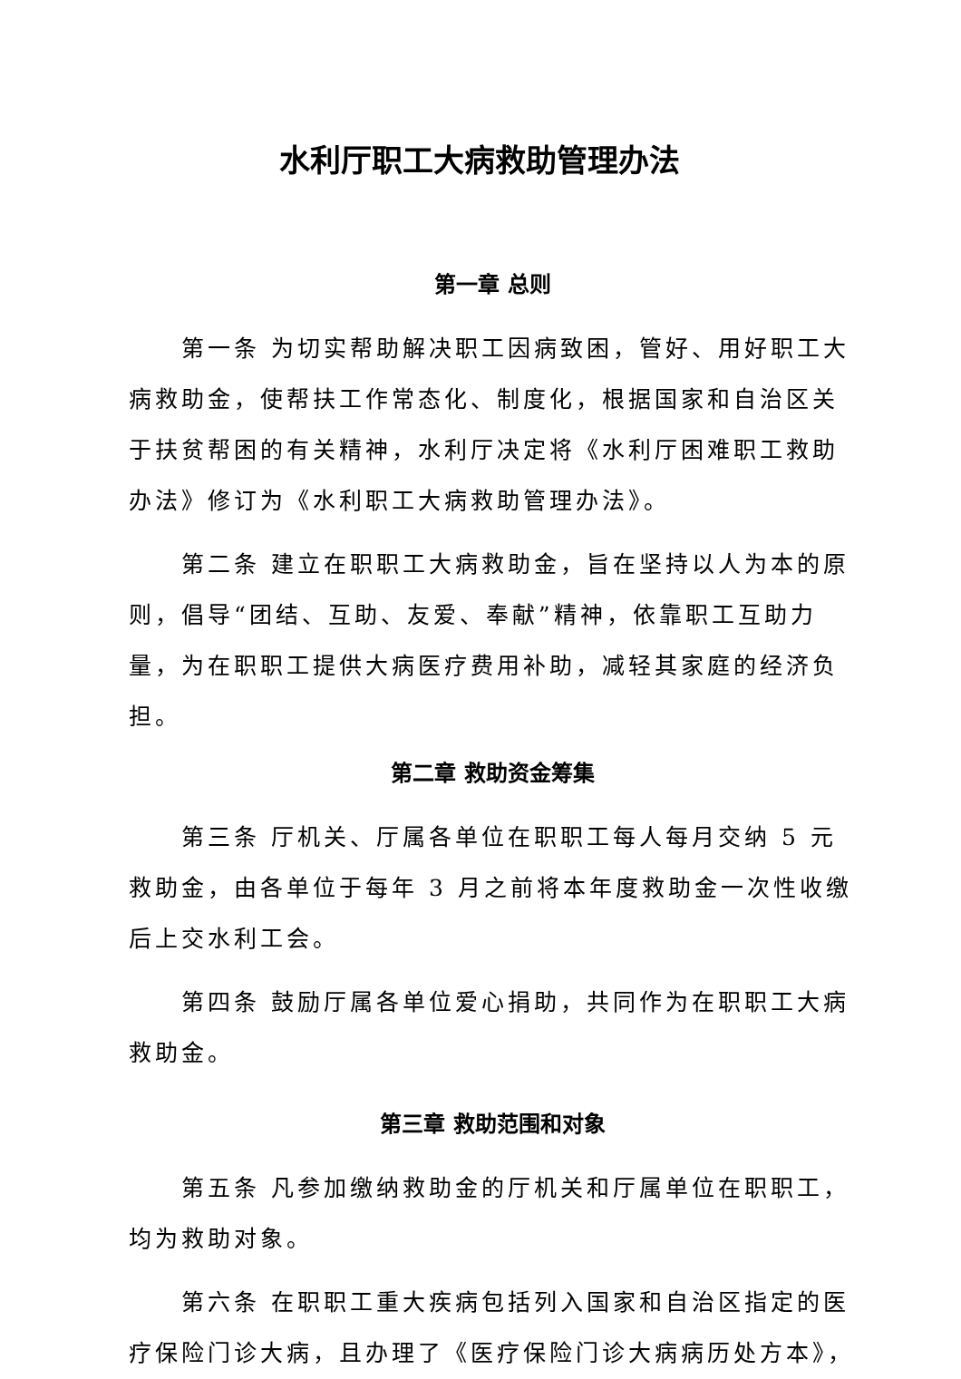水利厅职工大病救助管理办法
第一章 总则
第一条 为切实帮助解决职工因病致困，管好、用好职工大病救助金，使帮扶工作常态化、制度化，根据国家和自治区关于扶贫帮困的有关精神，水利厅决定将《水利厅困难职工救助办法》修订为《水利职工大病救助管理办法》。
第二条 建立在职职工大病救助金，旨在坚持以人为本的原则，倡导“团结、互助、友爱、奉献”精神，依靠职工互助力量，为在职职工提供大病医疗费用补助，减轻其家庭的经济负担。
第二章 救助资金筹集
第三条 厅机关、厅属各单位在职职工每人每月交纳 5 元救助金，由各单位于每年 3 月之前将本年度救助金一次性收缴后上交水利工会。
第四条 鼓励厅属各单位爱心捐助，共同作为在职职工大病救助金。
第三章 救助范围和对象
第五条 凡参加缴纳救助金的厅机关和厅属单位在职职工，均为救助对象。
第六条 在职职工重大疾病包括列入国家和自治区指定的医疗保险门诊大病，且办理了《医疗保险门诊大病病历处方本》，